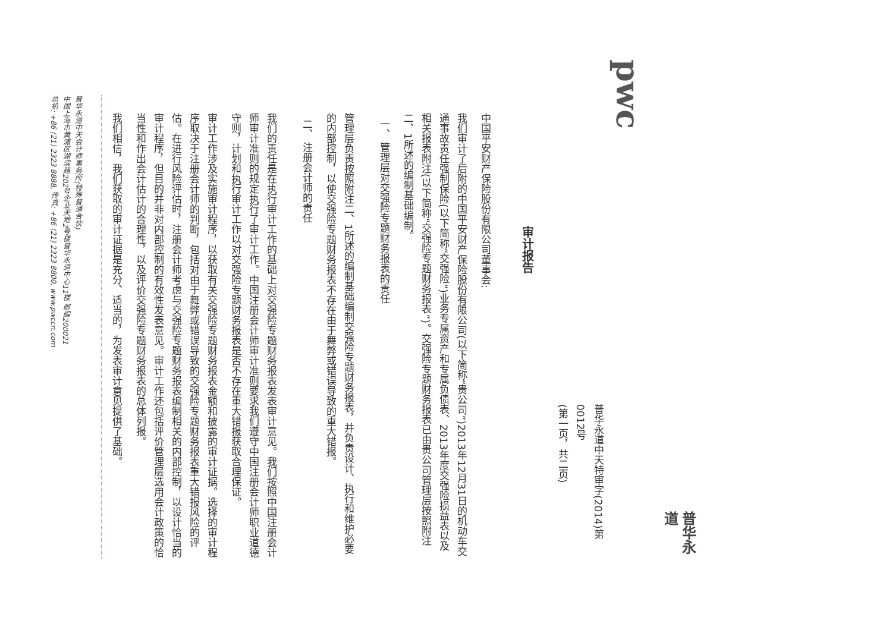普华永道
pwc
普华永道中天特审字(2014)第0012号
(第一页，共二页)
审计报告
中国平安财产保险股份有限公司董事会:
我们审计了后附的中国平安财产保险股份有限公司(以下简称“贵公司”)2013年12月31日的机动车交通事故责任强制保险(以下简称“交强险”)业务专属资产和专属负债表、2013年度交强险损益表以及相关报表附注(以下简称“交强险专题财务报表”)。交强险专题财务报表已由贵公司管理层按照附注二、1所述的编制基础编制。
一、 管理层对交强险专题财务报表的责任
管理层负责按照附注二、1所述的编制基础编制交强险专题财务报表，并负责设计、执行和维护必要的内部控制，以使交强险专题财务报表不存在由于舞弊或错误导致的重大错报。
二、 注册会计师的责任
我们的责任是在执行审计工作的基础上对交强险专题财务报表发表审计意见。我们按照中国注册会计师审计准则的规定执行了审计工作。中国注册会计师审计准则要求我们遵守中国注册会计师职业道德守则，计划和执行审计工作以对交强险专题财务报表是否不存在重大错报获取合理保证。
审计工作涉及实施审计程序，以获取有关交强险专题财务报表金额和披露的审计证据。选择的审计程序取决于注册会计师的判断，包括对由于舞弊或错误导致的交强险专题财务报表重大错报风险的评估。在进行风险评估时，注册会计师考虑与交强险专题财务报表编制相关的内部控制，以设计恰当的审计程序，但目的并非对内部控制的有效性发表意见。审计工作还包括评价管理层选用会计政策的恰当性和作出会计估计的合理性，以及评价交强险专题财务报表的总体列报。
我们相信，我们获取的审计证据是充分、适当的，为发表审计意见提供了基础。
普华永道中天会计师事务所(特殊普通合伙)
中国上海市黄浦区湖滨路202号企业天地2号楼普华永道中心11楼 邮编200021
总机: +86 (21) 2323 8888, 传真: +86 (21) 2323 8800, www.pwccn.com